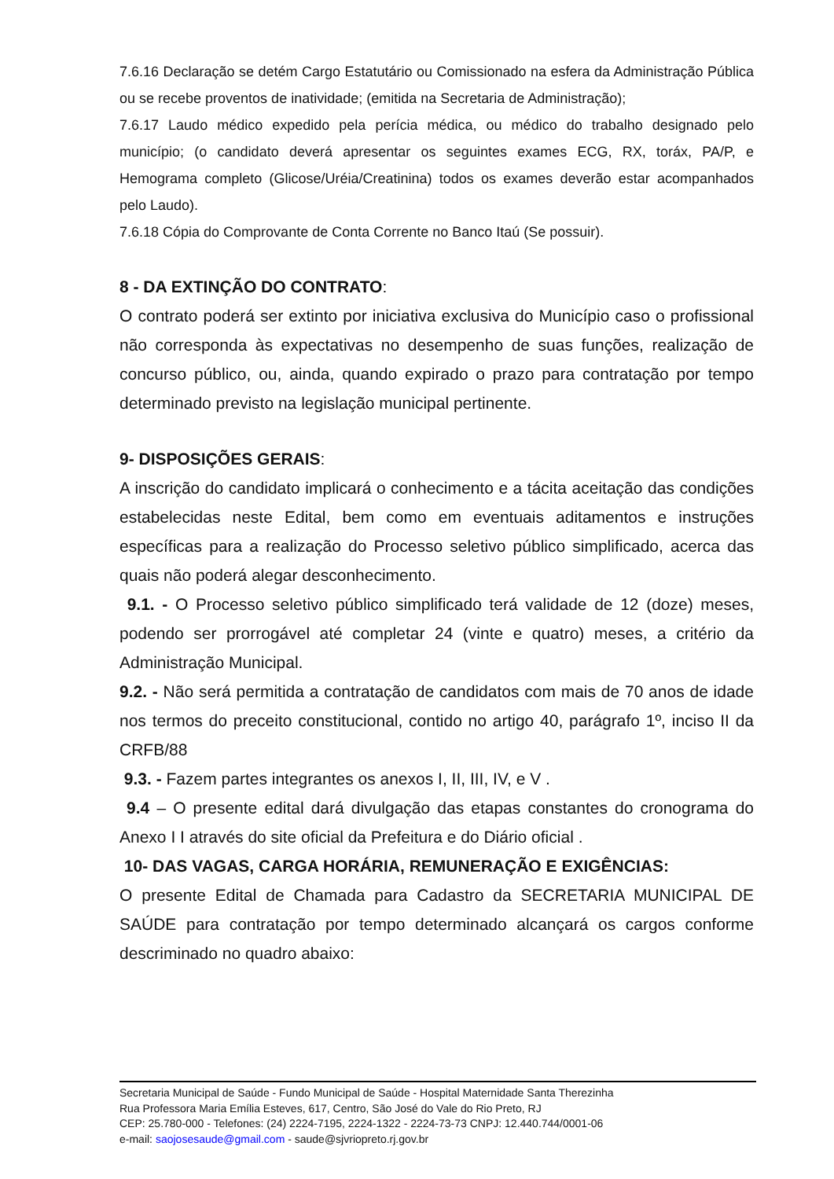7.6.16 Declaração se detém Cargo Estatutário ou Comissionado na esfera da Administração Pública ou se recebe proventos de inatividade; (emitida na Secretaria de Administração);
7.6.17 Laudo médico expedido pela perícia médica, ou médico do trabalho designado pelo município; (o candidato deverá apresentar os seguintes exames ECG, RX, toráx, PA/P, e Hemograma completo (Glicose/Uréia/Creatinina) todos os exames deverão estar acompanhados pelo Laudo).
7.6.18 Cópia do Comprovante de Conta Corrente no Banco Itaú (Se possuir).
8 - DA EXTINÇÃO DO CONTRATO:
O contrato poderá ser extinto por iniciativa exclusiva do Município caso o profissional não corresponda às expectativas no desempenho de suas funções, realização de concurso público, ou, ainda, quando expirado o prazo para contratação por tempo determinado previsto na legislação municipal pertinente.
9- DISPOSIÇÕES GERAIS:
A inscrição do candidato implicará o conhecimento e a tácita aceitação das condições estabelecidas neste Edital, bem como em eventuais aditamentos e instruções específicas para a realização do Processo seletivo público simplificado, acerca das quais não poderá alegar desconhecimento.
9.1. - O Processo seletivo público simplificado terá validade de 12 (doze) meses, podendo ser prorrogável até completar 24 (vinte e quatro) meses, a critério da Administração Municipal.
9.2. - Não será permitida a contratação de candidatos com mais de 70 anos de idade nos termos do preceito constitucional, contido no artigo 40, parágrafo 1º, inciso II da CRFB/88
9.3. - Fazem partes integrantes os anexos I, II, III, IV, e V .
9.4 – O presente edital dará divulgação das etapas constantes do cronograma do Anexo I I através do site oficial da Prefeitura e do Diário oficial .
10- DAS VAGAS, CARGA HORÁRIA, REMUNERAÇÃO E EXIGÊNCIAS:
O presente Edital de Chamada para Cadastro da SECRETARIA MUNICIPAL DE SAÚDE para contratação por tempo determinado alcançará os cargos conforme descriminado no quadro abaixo:
Secretaria Municipal de Saúde - Fundo Municipal de Saúde - Hospital Maternidade Santa Therezinha
Rua Professora Maria Emília Esteves, 617, Centro, São José do Vale do Rio Preto, RJ
CEP: 25.780-000 - Telefones: (24) 2224-7195, 2224-1322 - 2224-73-73 CNPJ: 12.440.744/0001-06
e-mail: saojosesaude@gmail.com - saude@sjvriopreto.rj.gov.br